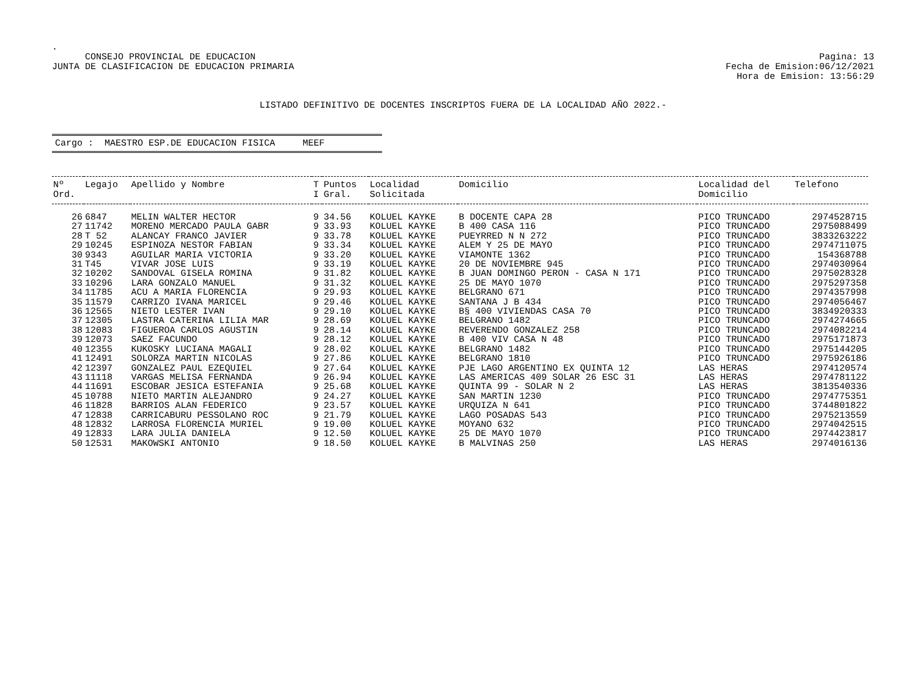.
CONSEJO PROVINCIAL DE EDUCACION
JUNTA DE CLASIFICACION DE EDUCACION PRIMARIA
Pagina: 13
Fecha de Emision:06/12/2021
Hora de Emision: 13:56:29
LISTADO DEFINITIVO DE DOCENTES INSCRIPTOS FUERA DE LA LOCALIDAD AÑO 2022.-
Cargo : MAESTRO ESP.DE EDUCACION FISICA MEEF
| Nº Ord. | Legajo | Apellido y Nombre | T I | Puntos Gral. | Localidad Solicitada | Domicilio | Localidad del Domicilio | Telefono |
| --- | --- | --- | --- | --- | --- | --- | --- | --- |
| 26 | 6847 | MELIN WALTER HECTOR | 9 | 34.56 | KOLUEL KAYKE | B DOCENTE CAPA 28 | PICO TRUNCADO | 2974528715 |
| 27 | 11742 | MORENO MERCADO PAULA GABR | 9 | 33.93 | KOLUEL KAYKE | B 400 CASA 116 | PICO TRUNCADO | 2975088499 |
| 28 | T 52 | ALANCAY FRANCO JAVIER | 9 | 33.78 | KOLUEL KAYKE | PUEYRRED N N 272 | PICO TRUNCADO | 3833263222 |
| 29 | 10245 | ESPINOZA NESTOR FABIAN | 9 | 33.34 | KOLUEL KAYKE | ALEM Y 25 DE MAYO | PICO TRUNCADO | 2974711075 |
| 30 | 9343 | AGUILAR MARIA VICTORIA | 9 | 33.20 | KOLUEL KAYKE | VIAMONTE 1362 | PICO TRUNCADO | 154368788 |
| 31 | T45 | VIVAR JOSE LUIS | 9 | 33.19 | KOLUEL KAYKE | 20 DE NOVIEMBRE 945 | PICO TRUNCADO | 2974030964 |
| 32 | 10202 | SANDOVAL GISELA ROMINA | 9 | 31.82 | KOLUEL KAYKE | B JUAN DOMINGO PERON - CASA N 171 | PICO TRUNCADO | 2975028328 |
| 33 | 10296 | LARA GONZALO MANUEL | 9 | 31.32 | KOLUEL KAYKE | 25 DE MAYO 1070 | PICO TRUNCADO | 2975297358 |
| 34 | 11785 | ACU A MARIA FLORENCIA | 9 | 29.93 | KOLUEL KAYKE | BELGRANO 671 | PICO TRUNCADO | 2974357998 |
| 35 | 11579 | CARRIZO IVANA MARICEL | 9 | 29.46 | KOLUEL KAYKE | SANTANA J B 434 | PICO TRUNCADO | 2974056467 |
| 36 | 12565 | NIETO LESTER IVAN | 9 | 29.10 | KOLUEL KAYKE | B§ 400 VIVIENDAS CASA 70 | PICO TRUNCADO | 3834920333 |
| 37 | 12305 | LASTRA CATERINA LILIA MAR | 9 | 28.69 | KOLUEL KAYKE | BELGRANO 1482 | PICO TRUNCADO | 2974274665 |
| 38 | 12083 | FIGUEROA CARLOS AGUSTIN | 9 | 28.14 | KOLUEL KAYKE | REVERENDO GONZALEZ 258 | PICO TRUNCADO | 2974082214 |
| 39 | 12073 | SAEZ FACUNDO | 9 | 28.12 | KOLUEL KAYKE | B 400 VIV CASA N 48 | PICO TRUNCADO | 2975171873 |
| 40 | 12355 | KUKOSKY LUCIANA MAGALI | 9 | 28.02 | KOLUEL KAYKE | BELGRANO 1482 | PICO TRUNCADO | 2975144205 |
| 41 | 12491 | SOLORZA MARTIN NICOLAS | 9 | 27.86 | KOLUEL KAYKE | BELGRANO 1810 | PICO TRUNCADO | 2975926186 |
| 42 | 12397 | GONZALEZ PAUL EZEQUIEL | 9 | 27.64 | KOLUEL KAYKE | PJE LAGO ARGENTINO EX QUINTA 12 | LAS HERAS | 2974120574 |
| 43 | 11118 | VARGAS MELISA FERNANDA | 9 | 26.94 | KOLUEL KAYKE | LAS AMERICAS 409 SOLAR 26 ESC 31 | LAS HERAS | 2974781122 |
| 44 | 11691 | ESCOBAR JESICA ESTEFANIA | 9 | 25.68 | KOLUEL KAYKE | QUINTA 99 - SOLAR N 2 | LAS HERAS | 3813540336 |
| 45 | 10788 | NIETO MARTIN ALEJANDRO | 9 | 24.27 | KOLUEL KAYKE | SAN MARTIN 1230 | PICO TRUNCADO | 2974775351 |
| 46 | 11828 | BARRIOS ALAN FEDERICO | 9 | 23.57 | KOLUEL KAYKE | URQUIZA N 641 | PICO TRUNCADO | 3744801822 |
| 47 | 12838 | CARRICABURU PESSOLANO ROC | 9 | 21.79 | KOLUEL KAYKE | LAGO POSADAS 543 | PICO TRUNCADO | 2975213559 |
| 48 | 12832 | LARROSA FLORENCIA MURIEL | 9 | 19.00 | KOLUEL KAYKE | MOYANO 632 | PICO TRUNCADO | 2974042515 |
| 49 | 12833 | LARA JULIA DANIELA | 9 | 12.50 | KOLUEL KAYKE | 25 DE MAYO 1070 | PICO TRUNCADO | 2974423817 |
| 50 | 12531 | MAKOWSKI ANTONIO | 9 | 18.50 | KOLUEL KAYKE | B MALVINAS 250 | LAS HERAS | 2974016136 |